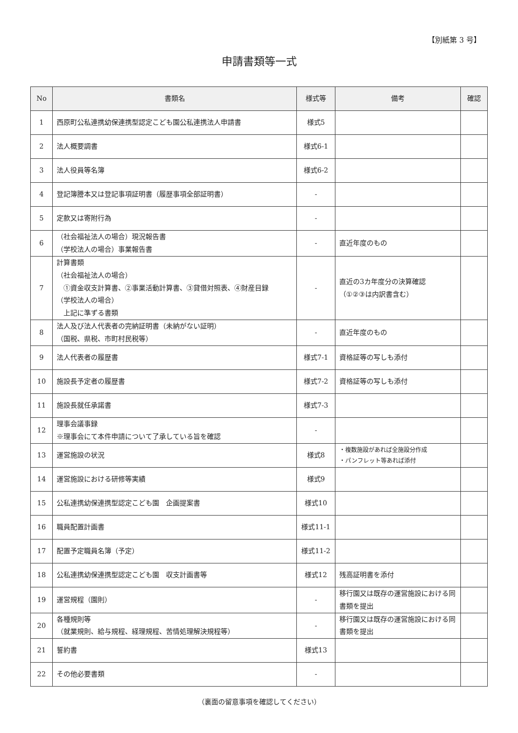【別紙第 3 号】
申請書類等一式
| No | 書類名 | 様式等 | 備考 | 確認 |
| --- | --- | --- | --- | --- |
| 1 | 西原町公私連携幼保連携型認定こども園公私連携法人申請書 | 様式5 | | |
| 2 | 法人概要調書 | 様式6-1 | | |
| 3 | 法人役員等名簿 | 様式6-2 | | |
| 4 | 登記簿謄本又は登記事項証明書（履歴事項全部証明書） | - | | |
| 5 | 定款又は寄附行為 | - | | |
| 6 | （社会福祉法人の場合）現況報告書 （学校法人の場合）事業報告書 | - | 直近年度のもの | |
| 7 | 計算書類 （社会福祉法人の場合） ①資金収支計算書、②事業活動計算書、③貸借対照表、④財産目録 （学校法人の場合） 上記に準ずる書類 | - | 直近の3カ年度分の決算確認 （①②③は内訳書含む） | |
| 8 | 法人及び法人代表者の完納証明書（未納がない証明） （国税、県税、市町村民税等） | - | 直近年度のもの | |
| 9 | 法人代表者の履歴書 | 様式7-1 | 資格証等の写しも添付 | |
| 10 | 施設長予定者の履歴書 | 様式7-2 | 資格証等の写しも添付 | |
| 11 | 施設長就任承諾書 | 様式7-3 | | |
| 12 | 理事会議事録 ※理事会にて本件申請について了承している旨を確認 | - | | |
| 13 | 運営施設の状況 | 様式8 | ・複数施設があれば全施設分作成 ・パンフレット等あれば添付 | |
| 14 | 運営施設における研修等実績 | 様式9 | | |
| 15 | 公私連携幼保連携型認定こども園 企画提案書 | 様式10 | | |
| 16 | 職員配置計画書 | 様式11-1 | | |
| 17 | 配置予定職員名簿（予定） | 様式11-2 | | |
| 18 | 公私連携幼保連携型認定こども園 収支計画書等 | 様式12 | 残高証明書を添付 | |
| 19 | 運営規程（園則） | - | 移行園又は既存の運営施設における同書類を提出 | |
| 20 | 各種規則等 （就業規則、給与規程、経理規程、苦情処理解決規程等） | - | 移行園又は既存の運営施設における同書類を提出 | |
| 21 | 誓約書 | 様式13 | | |
| 22 | その他必要書類 | - | | |
（裏面の留意事項を確認してください）